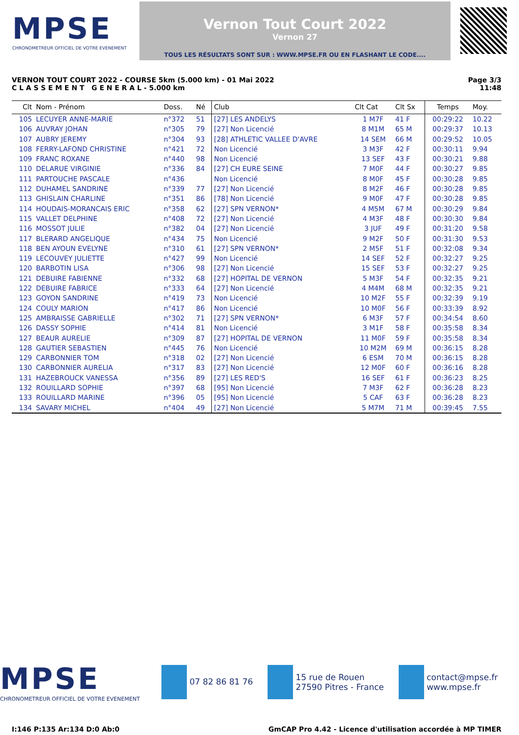MPSE
CHRONOMETREUR OFFICIEL DE VOTRE EVENEMENT
Vernon Tout Court 2022
Vernon 27
TOUS LES RÉSULTATS SONT SUR : WWW.MPSE.FR OU EN FLASHANT LE CODE....
VERNON TOUT COURT 2022 - COURSE 5km (5.000 km) - 01 Mai 2022
C L A S S E M E N T G E N E R A L - 5.000 km
Page 3/3
11:48
| Clt | Nom - Prénom | Doss. | Né | Club | Clt Cat | Clt Sx | Temps | Moy. |
| --- | --- | --- | --- | --- | --- | --- | --- | --- |
| 105 | LECUYER ANNE-MARIE | n°372 | 51 | [27] LES ANDELYS | 1 M7F | 41 F | 00:29:22 | 10.22 |
| 106 | AUVRAY JOHAN | n°305 | 79 | [27] Non Licencié | 8 M1M | 65 M | 00:29:37 | 10.13 |
| 107 | AUBRY JEREMY | n°304 | 93 | [28] ATHLETIC VALLEE D'AVRE | 14 SEM | 66 M | 00:29:52 | 10.05 |
| 108 | FERRY-LAFOND CHRISTINE | n°421 | 72 | Non Licencié | 3 M3F | 42 F | 00:30:11 | 9.94 |
| 109 | FRANC ROXANE | n°440 | 98 | Non Licencié | 13 SEF | 43 F | 00:30:21 | 9.88 |
| 110 | DELARUE VIRGINIE | n°336 | 84 | [27] CH EURE SEINE | 7 M0F | 44 F | 00:30:27 | 9.85 |
| 111 | PARTOUCHE PASCALE | n°436 | | Non Licencié | 8 M0F | 45 F | 00:30:28 | 9.85 |
| 112 | DUHAMEL SANDRINE | n°339 | 77 | [27] Non Licencié | 8 M2F | 46 F | 00:30:28 | 9.85 |
| 113 | GHISLAIN CHARLINE | n°351 | 86 | [78] Non Licencié | 9 M0F | 47 F | 00:30:28 | 9.85 |
| 114 | HOUDAIS-MORANCAIS ERIC | n°358 | 62 | [27] SPN VERNON* | 4 M5M | 67 M | 00:30:29 | 9.84 |
| 115 | VALLET DELPHINE | n°408 | 72 | [27] Non Licencié | 4 M3F | 48 F | 00:30:30 | 9.84 |
| 116 | MOSSOT JULIE | n°382 | 04 | [27] Non Licencié | 3 JUF | 49 F | 00:31:20 | 9.58 |
| 117 | BLERARD ANGELIQUE | n°434 | 75 | Non Licencié | 9 M2F | 50 F | 00:31:30 | 9.53 |
| 118 | BEN AYOUN EVELYNE | n°310 | 61 | [27] SPN VERNON* | 2 M5F | 51 F | 00:32:08 | 9.34 |
| 119 | LECOUVEY JULIETTE | n°427 | 99 | Non Licencié | 14 SEF | 52 F | 00:32:27 | 9.25 |
| 120 | BARBOTIN LISA | n°306 | 98 | [27] Non Licencié | 15 SEF | 53 F | 00:32:27 | 9.25 |
| 121 | DEBUIRE FABIENNE | n°332 | 68 | [27] HOPITAL DE VERNON | 5 M3F | 54 F | 00:32:35 | 9.21 |
| 122 | DEBUIRE FABRICE | n°333 | 64 | [27] Non Licencié | 4 M4M | 68 M | 00:32:35 | 9.21 |
| 123 | GOYON SANDRINE | n°419 | 73 | Non Licencié | 10 M2F | 55 F | 00:32:39 | 9.19 |
| 124 | COULY MARION | n°417 | 86 | Non Licencié | 10 M0F | 56 F | 00:33:39 | 8.92 |
| 125 | AMBRAISSE GABRIELLE | n°302 | 71 | [27] SPN VERNON* | 6 M3F | 57 F | 00:34:54 | 8.60 |
| 126 | DASSY SOPHIE | n°414 | 81 | Non Licencié | 3 M1F | 58 F | 00:35:58 | 8.34 |
| 127 | BEAUR AURELIE | n°309 | 87 | [27] HOPITAL DE VERNON | 11 M0F | 59 F | 00:35:58 | 8.34 |
| 128 | GAUTIER SEBASTIEN | n°445 | 76 | Non Licencié | 10 M2M | 69 M | 00:36:15 | 8.28 |
| 129 | CARBONNIER TOM | n°318 | 02 | [27] Non Licencié | 6 ESM | 70 M | 00:36:15 | 8.28 |
| 130 | CARBONNIER AURELIA | n°317 | 83 | [27] Non Licencié | 12 M0F | 60 F | 00:36:16 | 8.28 |
| 131 | HAZEBROUCK VANESSA | n°356 | 89 | [27] LES RED'S | 16 SEF | 61 F | 00:36:23 | 8.25 |
| 132 | ROUILLARD SOPHIE | n°397 | 68 | [95] Non Licencié | 7 M3F | 62 F | 00:36:28 | 8.23 |
| 133 | ROUILLARD MARINE | n°396 | 05 | [95] Non Licencié | 5 CAF | 63 F | 00:36:28 | 8.23 |
| 134 | SAVARY MICHEL | n°404 | 49 | [27] Non Licencié | 5 M7M | 71 M | 00:39:45 | 7.55 |
MPSE
CHRONOMETREUR OFFICIEL DE VOTRE EVENEMENT
07 82 86 81 76
15 rue de Rouen
27590 Pitres - France
contact@mpse.fr
www.mpse.fr
I:146 P:135 Ar:134 D:0 Ab:0 GmCAP Pro 4.42 - Licence d'utilisation accordée à MP TIMER